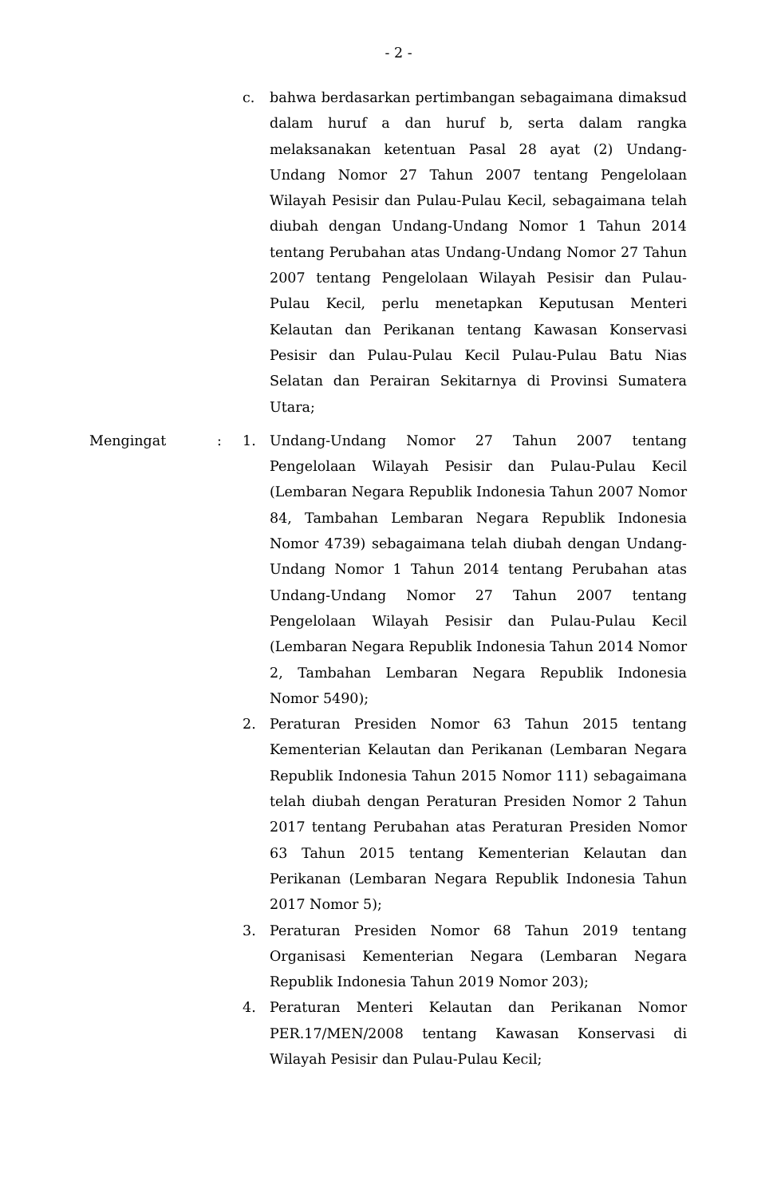- 2 -
c. bahwa berdasarkan pertimbangan sebagaimana dimaksud dalam huruf a dan huruf b, serta dalam rangka melaksanakan ketentuan Pasal 28 ayat (2) Undang-Undang Nomor 27 Tahun 2007 tentang Pengelolaan Wilayah Pesisir dan Pulau-Pulau Kecil, sebagaimana telah diubah dengan Undang-Undang Nomor 1 Tahun 2014 tentang Perubahan atas Undang-Undang Nomor 27 Tahun 2007 tentang Pengelolaan Wilayah Pesisir dan Pulau-Pulau Kecil, perlu menetapkan Keputusan Menteri Kelautan dan Perikanan tentang Kawasan Konservasi Pesisir dan Pulau-Pulau Kecil Pulau-Pulau Batu Nias Selatan dan Perairan Sekitarnya di Provinsi Sumatera Utara;
Mengingat : 1. Undang-Undang Nomor 27 Tahun 2007 tentang Pengelolaan Wilayah Pesisir dan Pulau-Pulau Kecil (Lembaran Negara Republik Indonesia Tahun 2007 Nomor 84, Tambahan Lembaran Negara Republik Indonesia Nomor 4739) sebagaimana telah diubah dengan Undang-Undang Nomor 1 Tahun 2014 tentang Perubahan atas Undang-Undang Nomor 27 Tahun 2007 tentang Pengelolaan Wilayah Pesisir dan Pulau-Pulau Kecil (Lembaran Negara Republik Indonesia Tahun 2014 Nomor 2, Tambahan Lembaran Negara Republik Indonesia Nomor 5490);
2. Peraturan Presiden Nomor 63 Tahun 2015 tentang Kementerian Kelautan dan Perikanan (Lembaran Negara Republik Indonesia Tahun 2015 Nomor 111) sebagaimana telah diubah dengan Peraturan Presiden Nomor 2 Tahun 2017 tentang Perubahan atas Peraturan Presiden Nomor 63 Tahun 2015 tentang Kementerian Kelautan dan Perikanan (Lembaran Negara Republik Indonesia Tahun 2017 Nomor 5);
3. Peraturan Presiden Nomor 68 Tahun 2019 tentang Organisasi Kementerian Negara (Lembaran Negara Republik Indonesia Tahun 2019 Nomor 203);
4. Peraturan Menteri Kelautan dan Perikanan Nomor PER.17/MEN/2008 tentang Kawasan Konservasi di Wilayah Pesisir dan Pulau-Pulau Kecil;